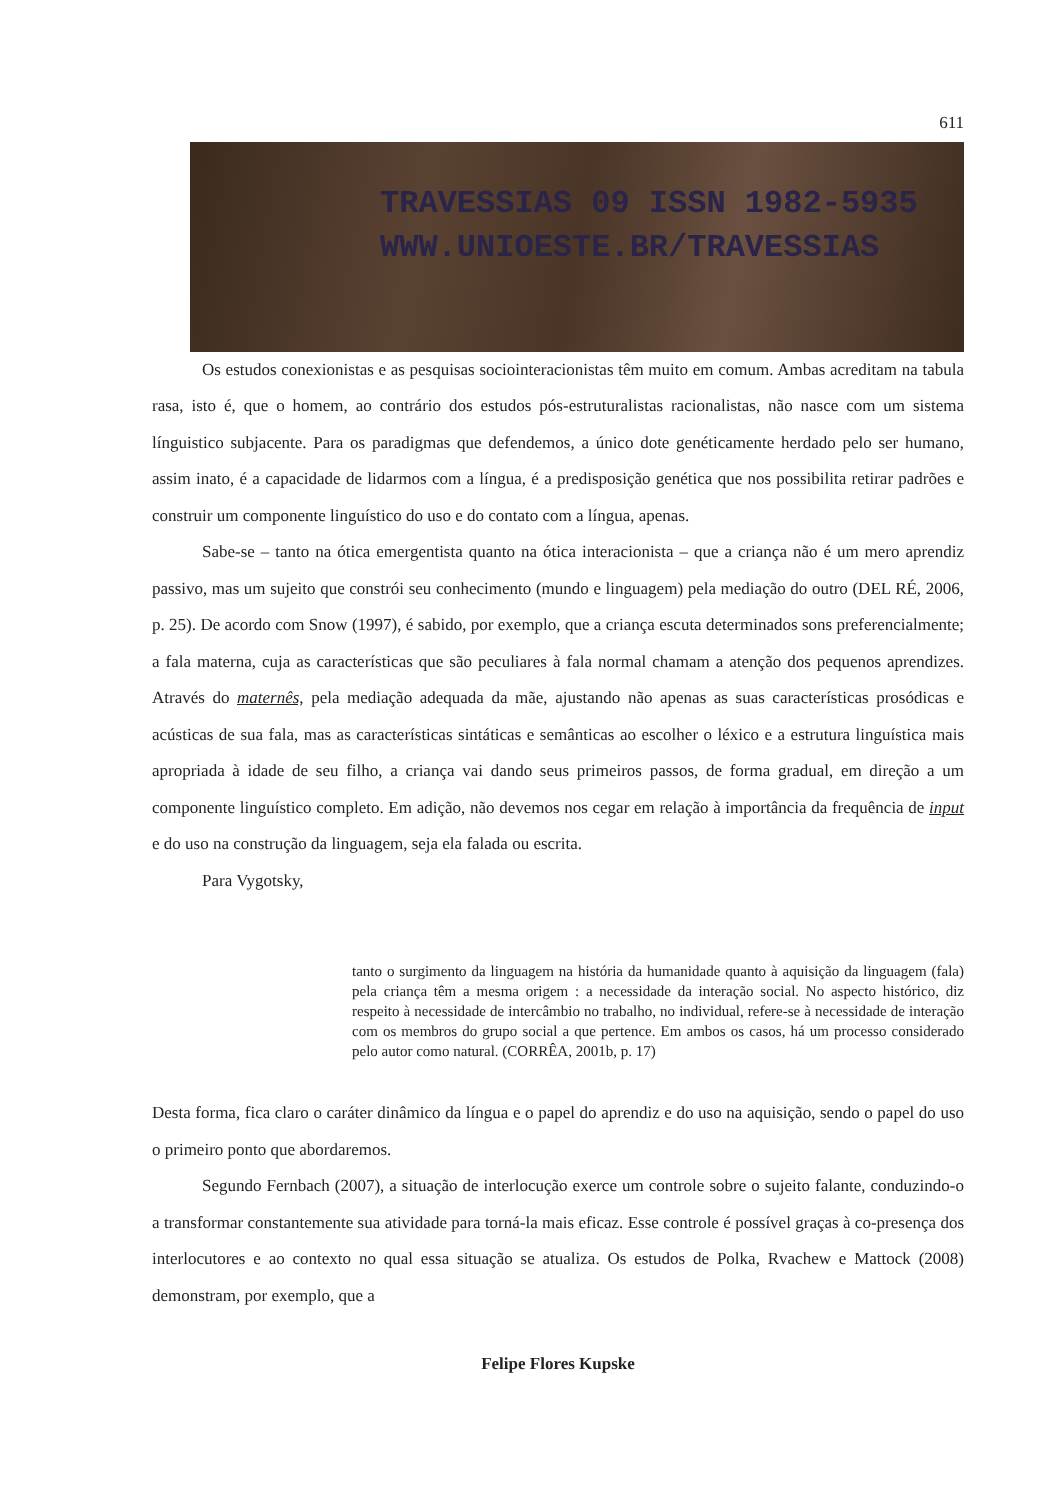611
TRAVESSIAS 09 ISSN 1982-5935
WWW.UNIOESTE.BR/TRAVESSIAS
Os estudos conexionistas e as pesquisas sociointeracionistas têm muito em comum. Ambas acreditam na tabula rasa, isto é, que o homem, ao contrário dos estudos pós-estruturalistas racionalistas, não nasce com um sistema línguistico subjacente. Para os paradigmas que defendemos, a único dote genéticamente herdado pelo ser humano, assim inato, é a capacidade de lidarmos com a língua, é a predisposição genética que nos possibilita retirar padrões e construir um componente linguístico do uso e do contato com a língua, apenas.
Sabe-se – tanto na ótica emergentista quanto na ótica interacionista – que a criança não é um mero aprendiz passivo, mas um sujeito que constrói seu conhecimento (mundo e linguagem) pela mediação do outro (DEL RÉ, 2006, p. 25). De acordo com Snow (1997), é sabido, por exemplo, que a criança escuta determinados sons preferencialmente; a fala materna, cuja as características que são peculiares à fala normal chamam a atenção dos pequenos aprendizes. Através do maternês, pela mediação adequada da mãe, ajustando não apenas as suas características prosódicas e acústicas de sua fala, mas as características sintáticas e semânticas ao escolher o léxico e a estrutura linguística mais apropriada à idade de seu filho, a criança vai dando seus primeiros passos, de forma gradual, em direção a um componente linguístico completo. Em adição, não devemos nos cegar em relação à importância da frequência de input e do uso na construção da linguagem, seja ela falada ou escrita.
Para Vygotsky,
tanto o surgimento da linguagem na história da humanidade quanto à aquisição da linguagem (fala) pela criança têm a mesma origem : a necessidade da interação social. No aspecto histórico, diz respeito à necessidade de intercâmbio no trabalho, no individual, refere-se à necessidade de interação com os membros do grupo social a que pertence. Em ambos os casos, há um processo considerado pelo autor como natural. (CORRÊA, 2001b, p. 17)
Desta forma, fica claro o caráter dinâmico da língua e o papel do aprendiz e do uso na aquisição, sendo o papel do uso o primeiro ponto que abordaremos.
Segundo Fernbach (2007), a situação de interlocução exerce um controle sobre o sujeito falante, conduzindo-o a transformar constantemente sua atividade para torná-la mais eficaz. Esse controle é possível graças à co-presença dos interlocutores e ao contexto no qual essa situação se atualiza. Os estudos de Polka, Rvachew e Mattock (2008) demonstram, por exemplo, que a
Felipe Flores Kupske